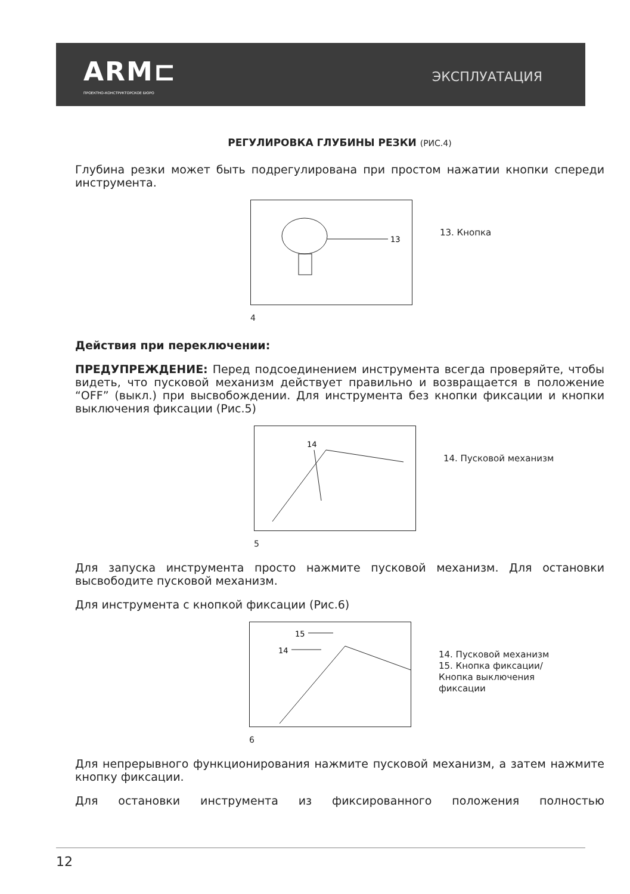ARM⊏
ПРОЕКТНО-КОНСТРУКТОРСКОЕ БЮРО
ЭКСПЛУАТАЦИЯ
РЕГУЛИРОВКА ГЛУБИНЫ РЕЗКИ (РИС.4)
Глубина резки может быть подрегулирована при простом нажатии кнопки спереди инструмента.
13
13. Кнопка
4
Действия при переключении:
ПРЕДУПРЕЖДЕНИЕ: Перед подсоединением инструмента всегда проверяйте, чтобы видеть, что пусковой механизм действует правильно и возвращается в положение “OFF” (выкл.) при высвобождении. Для инструмента без кнопки фиксации и кнопки выключения фиксации (Рис.5)
14
14. Пусковой механизм
5
Для запуска инструмента просто нажмите пусковой механизм. Для остановки высвободите пусковой механизм.
Для инструмента с кнопкой фиксации (Рис.6)
15
14
14. Пусковой механизм
15. Кнопка фиксации/
Кнопка выключения
фиксации
6
Для непрерывного функционирования нажмите пусковой механизм, а затем нажмите кнопку фиксации.
Для остановки инструмента из фиксированного положения полностью
12